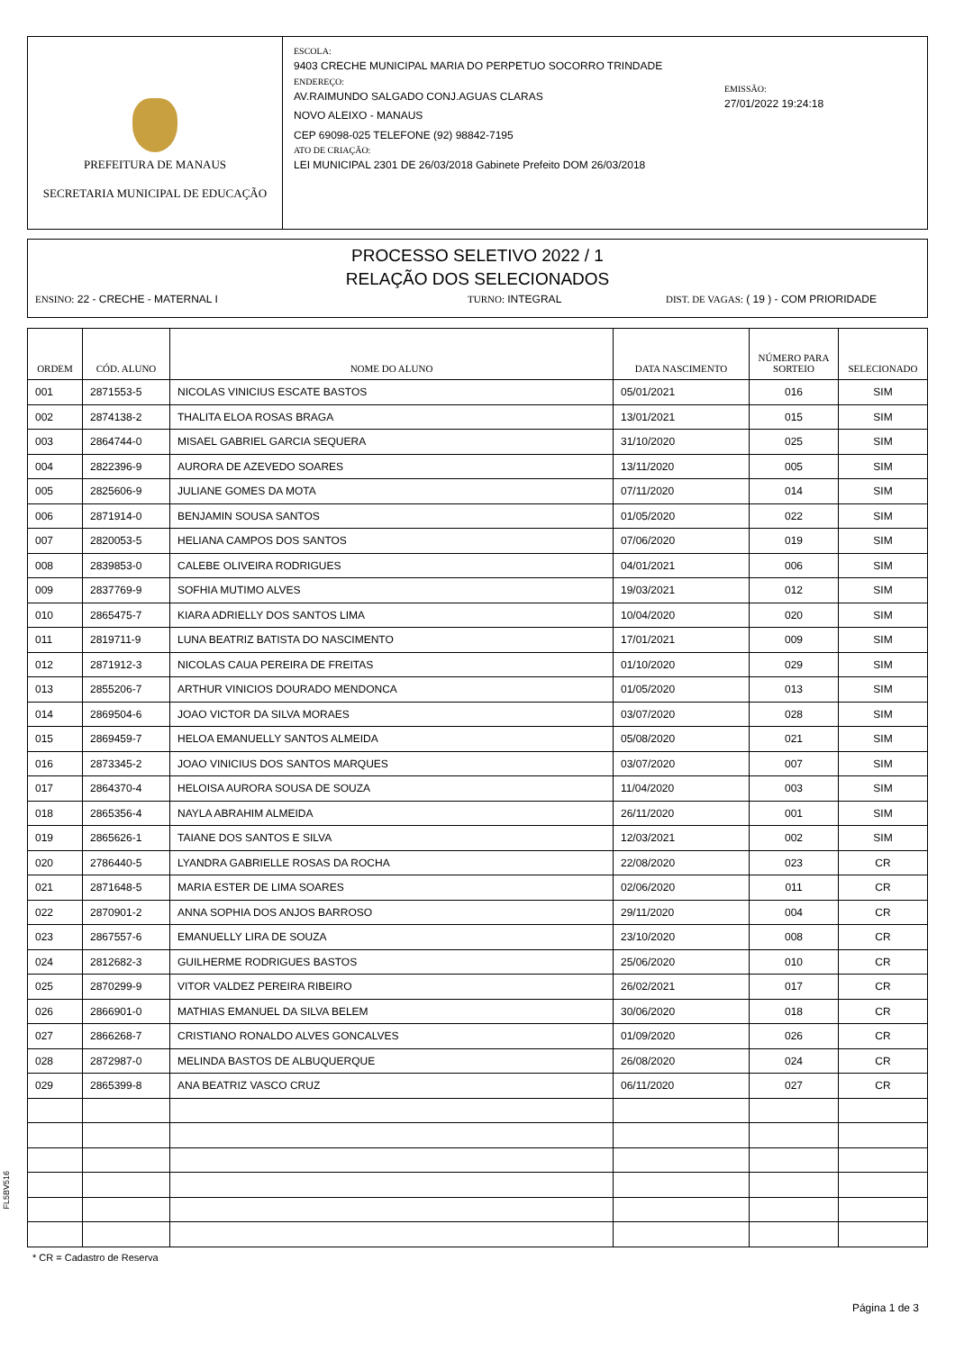PREFEITURA DE MANAUS
SECRETARIA MUNICIPAL DE EDUCAÇÃO
ESCOLA:
9403 CRECHE MUNICIPAL MARIA DO PERPETUO SOCORRO TRINDADE
ENDEREÇO:
AV.RAIMUNDO SALGADO CONJ.AGUAS CLARAS
NOVO ALEIXO - MANAUS
CEP 69098-025 TELEFONE (92) 98842-7195
ATO DE CRIAÇÃO:
LEI MUNICIPAL 2301 DE 26/03/2018 Gabinete Prefeito DOM 26/03/2018
EMISSÃO:
27/01/2022 19:24:18
PROCESSO SELETIVO 2022 / 1
RELAÇÃO DOS SELECIONADOS
ENSINO: 22 - CRECHE - MATERNAL I TURNO: INTEGRAL DIST. DE VAGAS: ( 19 ) - COM PRIORIDADE
| ORDEM | CÓD. ALUNO | NOME DO ALUNO | DATA NASCIMENTO | NÚMERO PARA SORTEIO | SELECIONADO |
| --- | --- | --- | --- | --- | --- |
| 001 | 2871553-5 | NICOLAS VINICIUS ESCATE BASTOS | 05/01/2021 | 016 | SIM |
| 002 | 2874138-2 | THALITA ELOA ROSAS BRAGA | 13/01/2021 | 015 | SIM |
| 003 | 2864744-0 | MISAEL GABRIEL GARCIA SEQUERA | 31/10/2020 | 025 | SIM |
| 004 | 2822396-9 | AURORA DE AZEVEDO SOARES | 13/11/2020 | 005 | SIM |
| 005 | 2825606-9 | JULIANE GOMES DA MOTA | 07/11/2020 | 014 | SIM |
| 006 | 2871914-0 | BENJAMIN SOUSA SANTOS | 01/05/2020 | 022 | SIM |
| 007 | 2820053-5 | HELIANA CAMPOS DOS SANTOS | 07/06/2020 | 019 | SIM |
| 008 | 2839853-0 | CALEBE OLIVEIRA RODRIGUES | 04/01/2021 | 006 | SIM |
| 009 | 2837769-9 | SOFHIA MUTIMO ALVES | 19/03/2021 | 012 | SIM |
| 010 | 2865475-7 | KIARA ADRIELLY DOS SANTOS LIMA | 10/04/2020 | 020 | SIM |
| 011 | 2819711-9 | LUNA BEATRIZ BATISTA DO NASCIMENTO | 17/01/2021 | 009 | SIM |
| 012 | 2871912-3 | NICOLAS CAUA PEREIRA DE FREITAS | 01/10/2020 | 029 | SIM |
| 013 | 2855206-7 | ARTHUR VINICIOS DOURADO MENDONCA | 01/05/2020 | 013 | SIM |
| 014 | 2869504-6 | JOAO VICTOR DA SILVA MORAES | 03/07/2020 | 028 | SIM |
| 015 | 2869459-7 | HELOA EMANUELLY SANTOS ALMEIDA | 05/08/2020 | 021 | SIM |
| 016 | 2873345-2 | JOAO VINICIUS DOS SANTOS MARQUES | 03/07/2020 | 007 | SIM |
| 017 | 2864370-4 | HELOISA AURORA SOUSA DE SOUZA | 11/04/2020 | 003 | SIM |
| 018 | 2865356-4 | NAYLA ABRAHIM ALMEIDA | 26/11/2020 | 001 | SIM |
| 019 | 2865626-1 | TAIANE DOS SANTOS E SILVA | 12/03/2021 | 002 | SIM |
| 020 | 2786440-5 | LYANDRA GABRIELLE ROSAS DA ROCHA | 22/08/2020 | 023 | CR |
| 021 | 2871648-5 | MARIA ESTER DE LIMA SOARES | 02/06/2020 | 011 | CR |
| 022 | 2870901-2 | ANNA SOPHIA DOS ANJOS BARROSO | 29/11/2020 | 004 | CR |
| 023 | 2867557-6 | EMANUELLY LIRA DE SOUZA | 23/10/2020 | 008 | CR |
| 024 | 2812682-3 | GUILHERME RODRIGUES BASTOS | 25/06/2020 | 010 | CR |
| 025 | 2870299-9 | VITOR VALDEZ PEREIRA RIBEIRO | 26/02/2021 | 017 | CR |
| 026 | 2866901-0 | MATHIAS EMANUEL DA SILVA BELEM | 30/06/2020 | 018 | CR |
| 027 | 2866268-7 | CRISTIANO RONALDO ALVES GONCALVES | 01/09/2020 | 026 | CR |
| 028 | 2872987-0 | MELINDA BASTOS DE ALBUQUERQUE | 26/08/2020 | 024 | CR |
| 029 | 2865399-8 | ANA BEATRIZ VASCO CRUZ | 06/11/2020 | 027 | CR |
FL5BV516
* CR = Cadastro de Reserva
Página 1 de 3